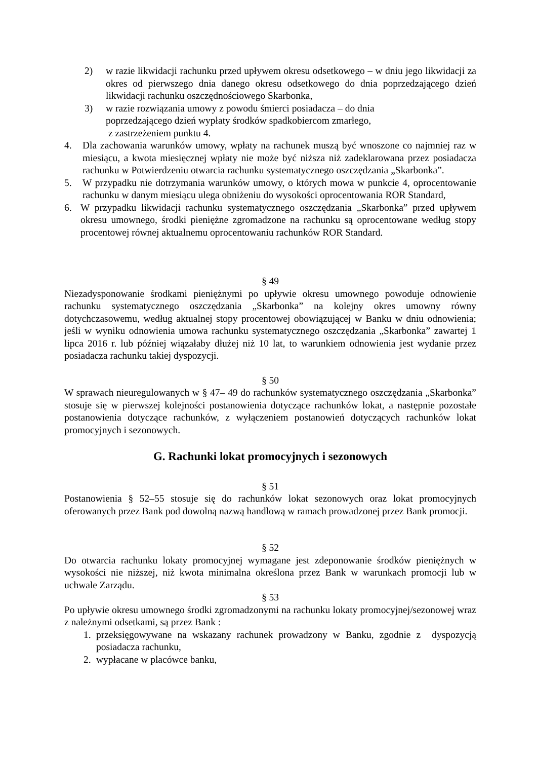2) w razie likwidacji rachunku przed upływem okresu odsetkowego – w dniu jego likwidacji za okres od pierwszego dnia danego okresu odsetkowego do dnia poprzedzającego dzień likwidacji rachunku oszczędnościowego Skarbonka,
3) w razie rozwiązania umowy z powodu śmierci posiadacza – do dnia
poprzedzającego dzień wypłaty środków spadkobiercom zmarłego,
z zastrzeżeniem punktu 4.
4. Dla zachowania warunków umowy, wpłaty na rachunek muszą być wnoszone co najmniej raz w miesiącu, a kwota miesięcznej wpłaty nie może być niższa niż zadeklarowana przez posiadacza rachunku w Potwierdzeniu otwarcia rachunku systematycznego oszczędzania „Skarbonka”.
5. W przypadku nie dotrzymania warunków umowy, o których mowa w punkcie 4, oprocentowanie rachunku w danym miesiącu ulega obniżeniu do wysokości oprocentowania ROR Standard,
6. W przypadku likwidacji rachunku systematycznego oszczędzania „Skarbonka” przed upływem okresu umownego, środki pieniężne zgromadzone na rachunku są oprocentowane według stopy procentowej równej aktualnemu oprocentowaniu rachunków ROR Standard.
§ 49
Niezadysponowanie środkami pieniężnymi po upływie okresu umownego powoduje odnowienie rachunku systematycznego oszczędzania „Skarbonka” na kolejny okres umowny równy dotychczasowemu, według aktualnej stopy procentowej obowiązującej w Banku w dniu odnowienia; jeśli w wyniku odnowienia umowa rachunku systematycznego oszczędzania „Skarbonka” zawartej 1 lipca 2016 r. lub później wiązałaby dłużej niż 10 lat, to warunkiem odnowienia jest wydanie przez posiadacza rachunku takiej dyspozycji.
§ 50
W sprawach nieuregulowanych w § 47– 49 do rachunków systematycznego oszczędzania „Skarbonka” stosuje się w pierwszej kolejności postanowienia dotyczące rachunków lokat, a następnie pozostałe postanowienia dotyczące rachunków, z wyłączeniem postanowień dotyczących rachunków lokat promocyjnych i sezonowych.
G. Rachunki lokat promocyjnych i sezonowych
§ 51
Postanowienia § 52–55 stosuje się do rachunków lokat sezonowych oraz lokat promocyjnych oferowanych przez Bank pod dowolną nazwą handlową w ramach prowadzonej przez Bank promocji.
§ 52
Do otwarcia rachunku lokaty promocyjnej wymagane jest zdeponowanie środków pieniężnych w wysokości nie niższej, niż kwota minimalna określona przez Bank w warunkach promocji lub w uchwale Zarządu.
§ 53
Po upływie okresu umownego środki zgromadzonymi na rachunku lokaty promocyjnej/sezonowej wraz z należnymi odsetkami, są przez Bank :
1. przeksięgowywane na wskazany rachunek prowadzony w Banku, zgodnie z dyspozycją posiadacza rachunku,
2. wypłacane w placówce banku,